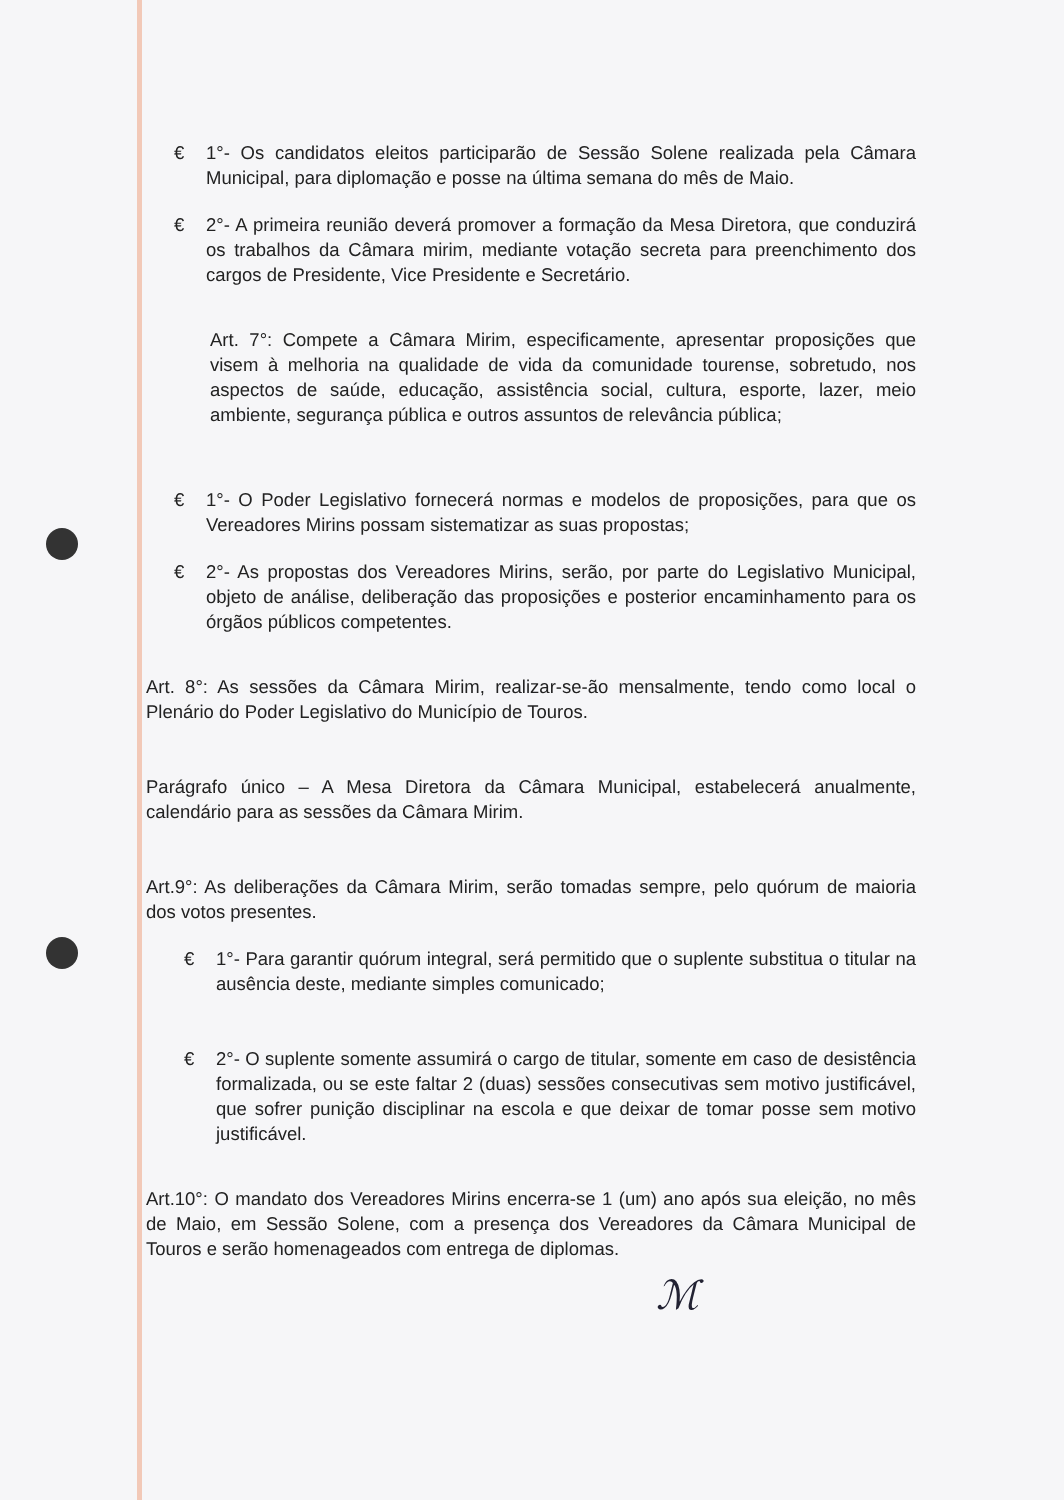€ 1°- Os candidatos eleitos participarão de Sessão Solene realizada pela Câmara Municipal, para diplomação e posse na última semana do mês de Maio.
€ 2°- A primeira reunião deverá promover a formação da Mesa Diretora, que conduzirá os trabalhos da Câmara mirim, mediante votação secreta para preenchimento dos cargos de Presidente, Vice Presidente e Secretário.
Art. 7°: Compete a Câmara Mirim, especificamente, apresentar proposições que visem à melhoria na qualidade de vida da comunidade tourense, sobretudo, nos aspectos de saúde, educação, assistência social, cultura, esporte, lazer, meio ambiente, segurança pública e outros assuntos de relevância pública;
€ 1°- O Poder Legislativo fornecerá normas e modelos de proposições, para que os Vereadores Mirins possam sistematizar as suas propostas;
€ 2°- As propostas dos Vereadores Mirins, serão, por parte do Legislativo Municipal, objeto de análise, deliberação das proposições e posterior encaminhamento para os órgãos públicos competentes.
Art. 8°: As sessões da Câmara Mirim, realizar-se-ão mensalmente, tendo como local o Plenário do Poder Legislativo do Município de Touros.
Parágrafo único – A Mesa Diretora da Câmara Municipal, estabelecerá anualmente, calendário para as sessões da Câmara Mirim.
Art.9°: As deliberações da Câmara Mirim, serão tomadas sempre, pelo quórum de maioria dos votos presentes.
€ 1°- Para garantir quórum integral, será permitido que o suplente substitua o titular na ausência deste, mediante simples comunicado;
€ 2°- O suplente somente assumirá o cargo de titular, somente em caso de desistência formalizada, ou se este faltar 2 (duas) sessões consecutivas sem motivo justificável, que sofrer punição disciplinar na escola e que deixar de tomar posse sem motivo justificável.
Art.10°: O mandato dos Vereadores Mirins encerra-se 1 (um) ano após sua eleição, no mês de Maio, em Sessão Solene, com a presença dos Vereadores da Câmara Municipal de Touros e serão homenageados com entrega de diplomas.
ℳ